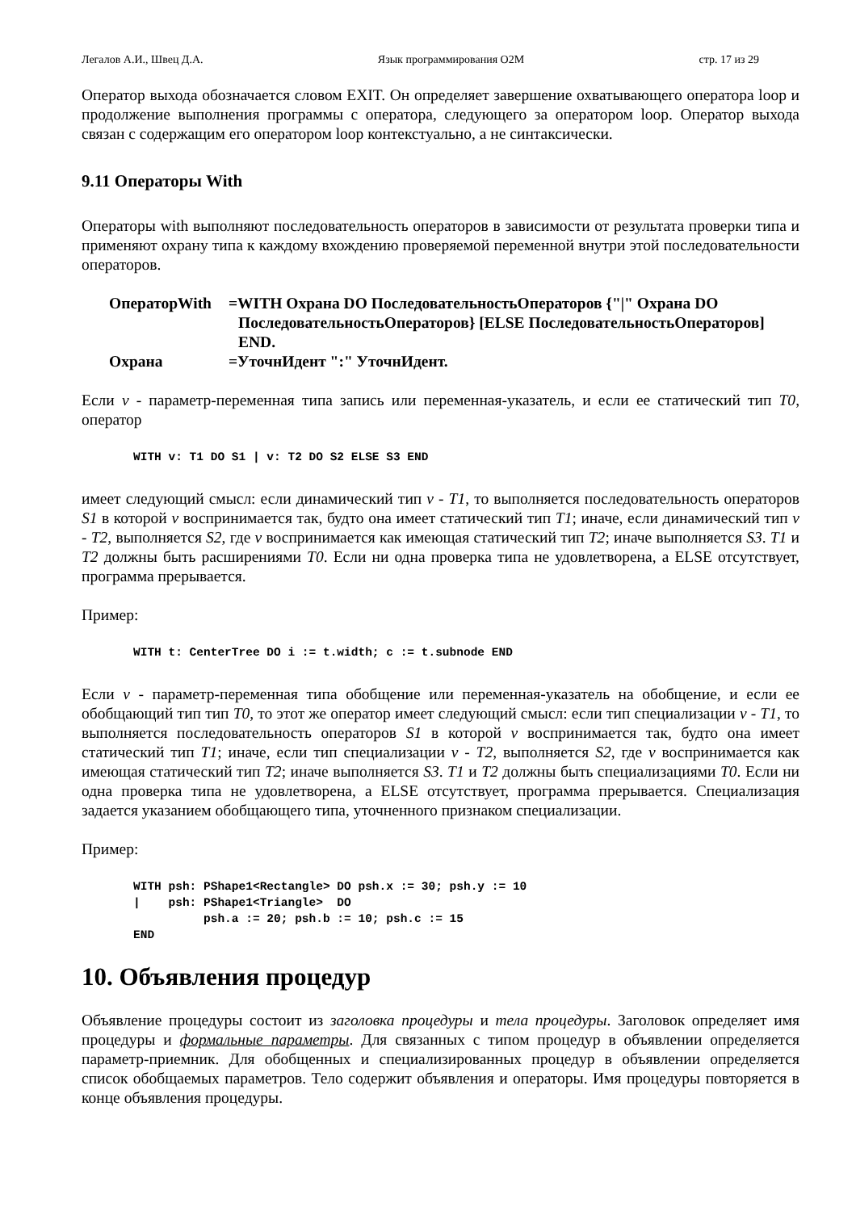Легалов А.И., Швец Д.А. Язык программирования O2M стр. 17 из 29
Оператор выхода обозначается словом EXIT. Он определяет завершение охватывающего оператора loop и продолжение выполнения программы с оператора, следующего за оператором loop. Оператор выхода связан с содержащим его оператором loop контекстуально, а не синтаксически.
9.11 Операторы With
Операторы with выполняют последовательность операторов в зависимости от результата проверки типа и применяют охрану типа к каждому вхождению проверяемой переменной внутри этой последовательности операторов.
ОператорWith
=WITH Охрана DO ПоследовательностьОператоров {"|" Охрана DO ПоследовательностьОператоров} [ELSE ПоследовательностьОператоров] END.
Охрана
=УточнИдент ":" УточнИдент.
Если v - параметр-переменная типа запись или переменная-указатель, и если ее статический тип T0, оператор
WITH v: T1 DO S1 | v: T2 DO S2 ELSE S3 END
имеет следующий смысл: если динамический тип v - T1, то выполняется последовательность операторов S1 в которой v воспринимается так, будто она имеет статический тип T1; иначе, если динамический тип v - T2, выполняется S2, где v воспринимается как имеющая статический тип T2; иначе выполняется S3. T1 и T2 должны быть расширениями T0. Если ни одна проверка типа не удовлетворена, а ELSE отсутствует, программа прерывается.
Пример:
WITH t: CenterTree DO i := t.width; c := t.subnode END
Если v - параметр-переменная типа обобщение или переменная-указатель на обобщение, и если ее обобщающий тип тип T0, то этот же оператор имеет следующий смысл: если тип специализации v - T1, то выполняется последовательность операторов S1 в которой v воспринимается так, будто она имеет статический тип T1; иначе, если тип специализации v - T2, выполняется S2, где v воспринимается как имеющая статический тип T2; иначе выполняется S3. T1 и T2 должны быть специализациями T0. Если ни одна проверка типа не удовлетворена, а ELSE отсутствует, программа прерывается. Специализация задается указанием обобщающего типа, уточненного признаком специализации.
Пример:
WITH psh: PShape1<Rectangle> DO psh.x := 30; psh.y := 10
|    psh: PShape1<Triangle>  DO
          psh.a := 20; psh.b := 10; psh.c := 15
END
10. Объявления процедур
Объявление процедуры состоит из заголовка процедуры и тела процедуры. Заголовок определяет имя процедуры и формальные параметры. Для связанных с типом процедур в объявлении определяется параметр-приемник. Для обобщенных и специализированных процедур в объявлении определяется список обобщаемых параметров. Тело содержит объявления и операторы. Имя процедуры повторяется в конце объявления процедуры.